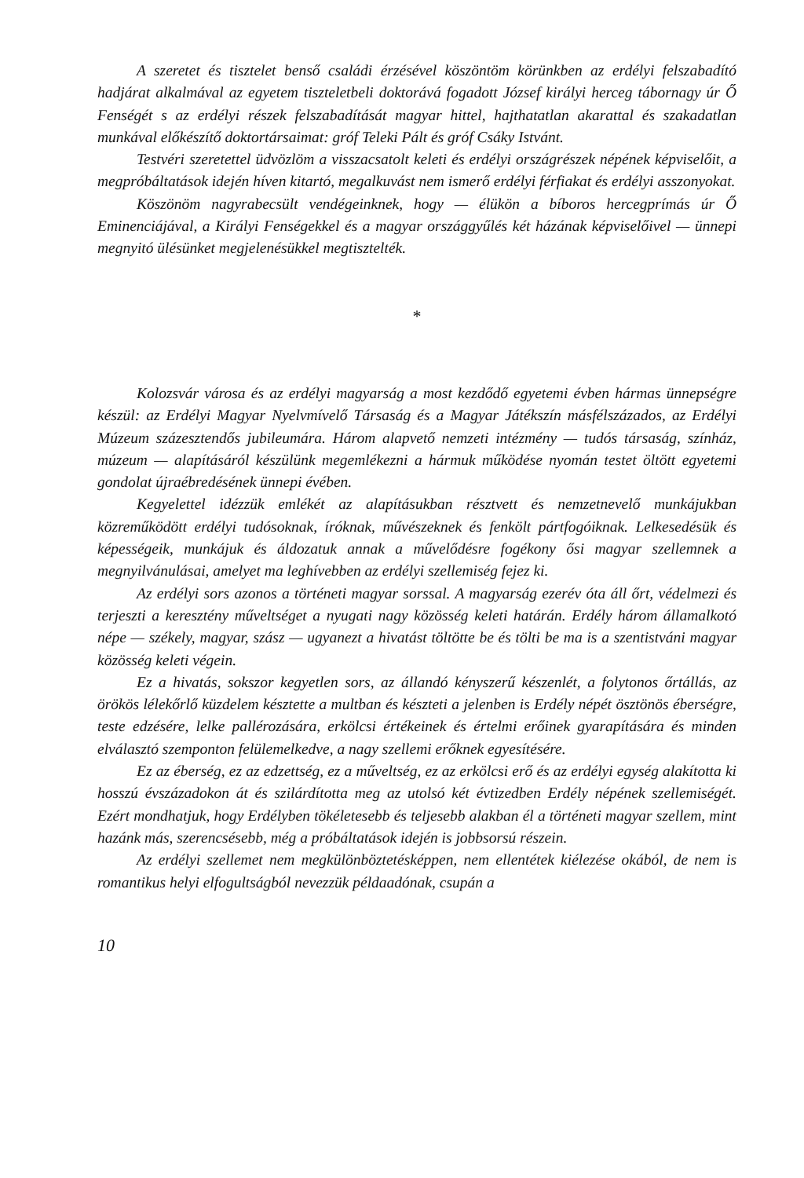A szeretet és tisztelet benső családi érzésével köszöntöm körünkben az erdélyi felszabadító hadjárat alkalmával az egyetem tiszteletbeli doktorává fogadott József királyi herceg tábornagy úr Ő Fenségét s az erdélyi részek felszabadítását magyar hittel, hajthatatlan akarattal és szakadatlan munkával előkészítő doktortársaimat: gróf Teleki Pált és gróf Csáky Istvánt.
Testvéri szeretettel üdvözlöm a visszacsatolt keleti és erdélyi országrészek népének képviselőit, a megpróbáltatások idején híven kitartó, megalkuvást nem ismerő erdélyi férfiakat és erdélyi asszonyokat.
Köszönöm nagyrabecsült vendégeinknek, hogy — élükön a bíboros hercegprímás úr Ő Eminenciájával, a Királyi Fenségekkel és a magyar országgyűlés két házának képviselőivel — ünnepi megnyitó ülésünket megjelenésükkel megtisztelték.
*
Kolozsvár városa és az erdélyi magyarság a most kezdődő egyetemi évben hármas ünnepségre készül: az Erdélyi Magyar Nyelvmívelő Társaság és a Magyar Játékszín másfélszázados, az Erdélyi Múzeum százesztendős jubileumára. Három alapvető nemzeti intézmény — tudós társaság, színház, múzeum — alapításáról készülünk megemlékezni a hármuk működése nyomán testet öltött egyetemi gondolat újraébredésének ünnepi évében.
Kegyelettel idézzük emlékét az alapításukban résztvett és nemzetnevelő munkájukban közreműködött erdélyi tudósoknak, íróknak, művészeknek és fenkölt pártfogóiknak. Lelkesedésük és képességeik, munkájuk és áldozatuk annak a művelődésre fogékony ősi magyar szellemnek a megnyilvánulásai, amelyet ma leghívebben az erdélyi szellemiség fejez ki.
Az erdélyi sors azonos a történeti magyar sorssal. A magyarság ezerév óta áll őrt, védelmezi és terjeszti a keresztény műveltséget a nyugati nagy közösség keleti határán. Erdély három államalkotó népe — székely, magyar, szász — ugyanezt a hivatást töltötte be és tölti be ma is a szentistváni magyar közösség keleti végein.
Ez a hivatás, sokszor kegyetlen sors, az állandó kényszerű készenlét, a folytonos őrtállás, az örökös lélekőrlő küzdelem késztette a multban és készteti a jelenben is Erdély népét ösztönös éberségre, teste edzésére, lelke pallérozására, erkölcsi értékeinek és értelmi erőinek gyarapítására és minden elválasztó szemponton felülemelkedve, a nagy szellemi erőknek egyesítésére.
Ez az éberség, ez az edzettség, ez a műveltség, ez az erkölcsi erő és az erdélyi egység alakította ki hosszú évszázadokon át és szilárdította meg az utolsó két évtizedben Erdély népének szellemiségét. Ezért mondhatjuk, hogy Erdélyben tökéletesebb és teljesebb alakban él a történeti magyar szellem, mint hazánk más, szerencsésebb, még a próbáltatások idején is jobbsorsú részein.
Az erdélyi szellemet nem megkülönböztetésképpen, nem ellentétek kiélezése okából, de nem is romantikus helyi elfogultságból nevezzük példaadónak, csupán a
10